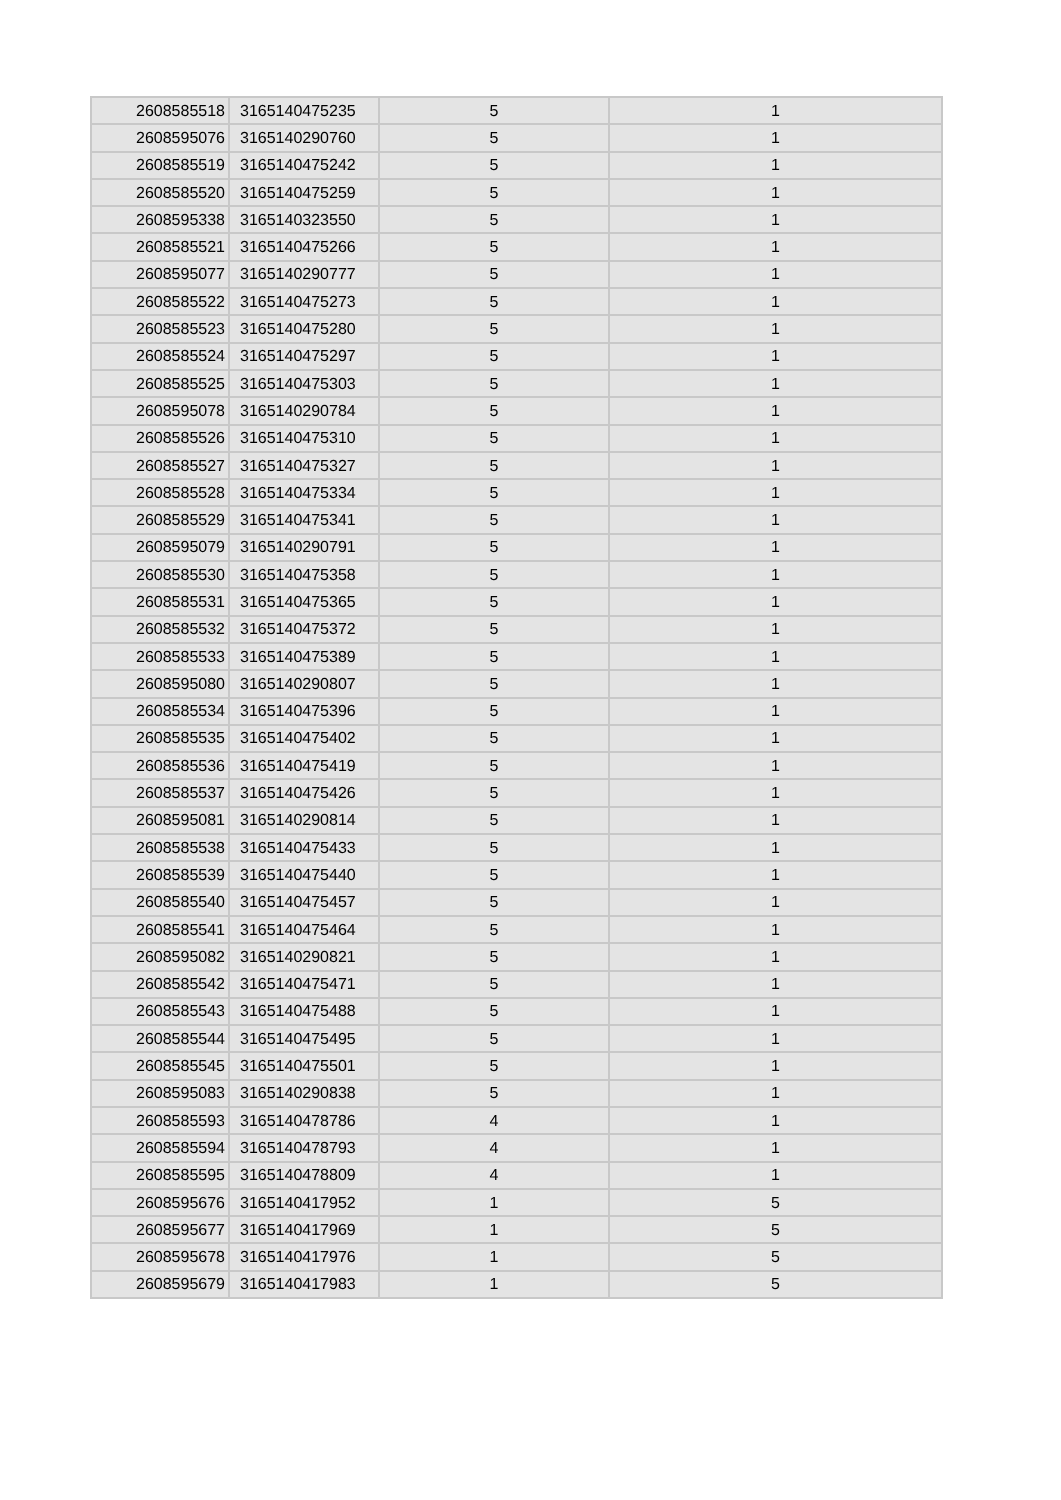| 2608585518 | 3165140475235 | 5 | 1 |
| 2608595076 | 3165140290760 | 5 | 1 |
| 2608585519 | 3165140475242 | 5 | 1 |
| 2608585520 | 3165140475259 | 5 | 1 |
| 2608595338 | 3165140323550 | 5 | 1 |
| 2608585521 | 3165140475266 | 5 | 1 |
| 2608595077 | 3165140290777 | 5 | 1 |
| 2608585522 | 3165140475273 | 5 | 1 |
| 2608585523 | 3165140475280 | 5 | 1 |
| 2608585524 | 3165140475297 | 5 | 1 |
| 2608585525 | 3165140475303 | 5 | 1 |
| 2608595078 | 3165140290784 | 5 | 1 |
| 2608585526 | 3165140475310 | 5 | 1 |
| 2608585527 | 3165140475327 | 5 | 1 |
| 2608585528 | 3165140475334 | 5 | 1 |
| 2608585529 | 3165140475341 | 5 | 1 |
| 2608595079 | 3165140290791 | 5 | 1 |
| 2608585530 | 3165140475358 | 5 | 1 |
| 2608585531 | 3165140475365 | 5 | 1 |
| 2608585532 | 3165140475372 | 5 | 1 |
| 2608585533 | 3165140475389 | 5 | 1 |
| 2608595080 | 3165140290807 | 5 | 1 |
| 2608585534 | 3165140475396 | 5 | 1 |
| 2608585535 | 3165140475402 | 5 | 1 |
| 2608585536 | 3165140475419 | 5 | 1 |
| 2608585537 | 3165140475426 | 5 | 1 |
| 2608595081 | 3165140290814 | 5 | 1 |
| 2608585538 | 3165140475433 | 5 | 1 |
| 2608585539 | 3165140475440 | 5 | 1 |
| 2608585540 | 3165140475457 | 5 | 1 |
| 2608585541 | 3165140475464 | 5 | 1 |
| 2608595082 | 3165140290821 | 5 | 1 |
| 2608585542 | 3165140475471 | 5 | 1 |
| 2608585543 | 3165140475488 | 5 | 1 |
| 2608585544 | 3165140475495 | 5 | 1 |
| 2608585545 | 3165140475501 | 5 | 1 |
| 2608595083 | 3165140290838 | 5 | 1 |
| 2608585593 | 3165140478786 | 4 | 1 |
| 2608585594 | 3165140478793 | 4 | 1 |
| 2608585595 | 3165140478809 | 4 | 1 |
| 2608595676 | 3165140417952 | 1 | 5 |
| 2608595677 | 3165140417969 | 1 | 5 |
| 2608595678 | 3165140417976 | 1 | 5 |
| 2608595679 | 3165140417983 | 1 | 5 |